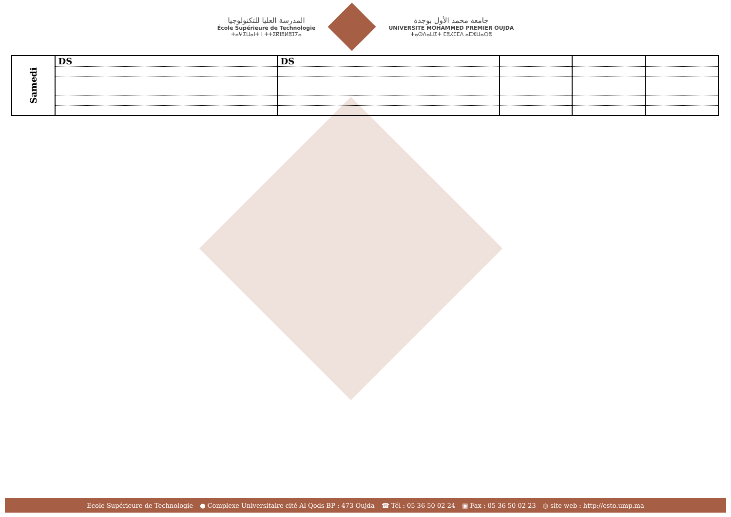المدرسة العليا للتكنولوجيا
École Supérieure de Technologie
ⵜⴰⵖⵉⵡⴰⵏⵜ ⵏ ⵜⵜⵉⴽⵏⵓⵍⵓⵊⵢⴰ
جامعة محمد الأول بوجدة
UNIVERSITE MOHAMMED PREMIER OUJDA
ⵜⴰⵙⴷⴰⵡⵉⵜ ⵎⵓⵃⵎⵎⴷ ⴰⵎⵣⵡⴰⵔⵓ
| Samedi | DS | DS | | | |
Ecole Supérieure de Technologie ● Complexe Universitaire cité Al Qods BP : 473 Oujda ☎ Tél : 05 36 50 02 24 ▣ Fax : 05 36 50 02 23 ◍ site web : http://esto.ump.ma